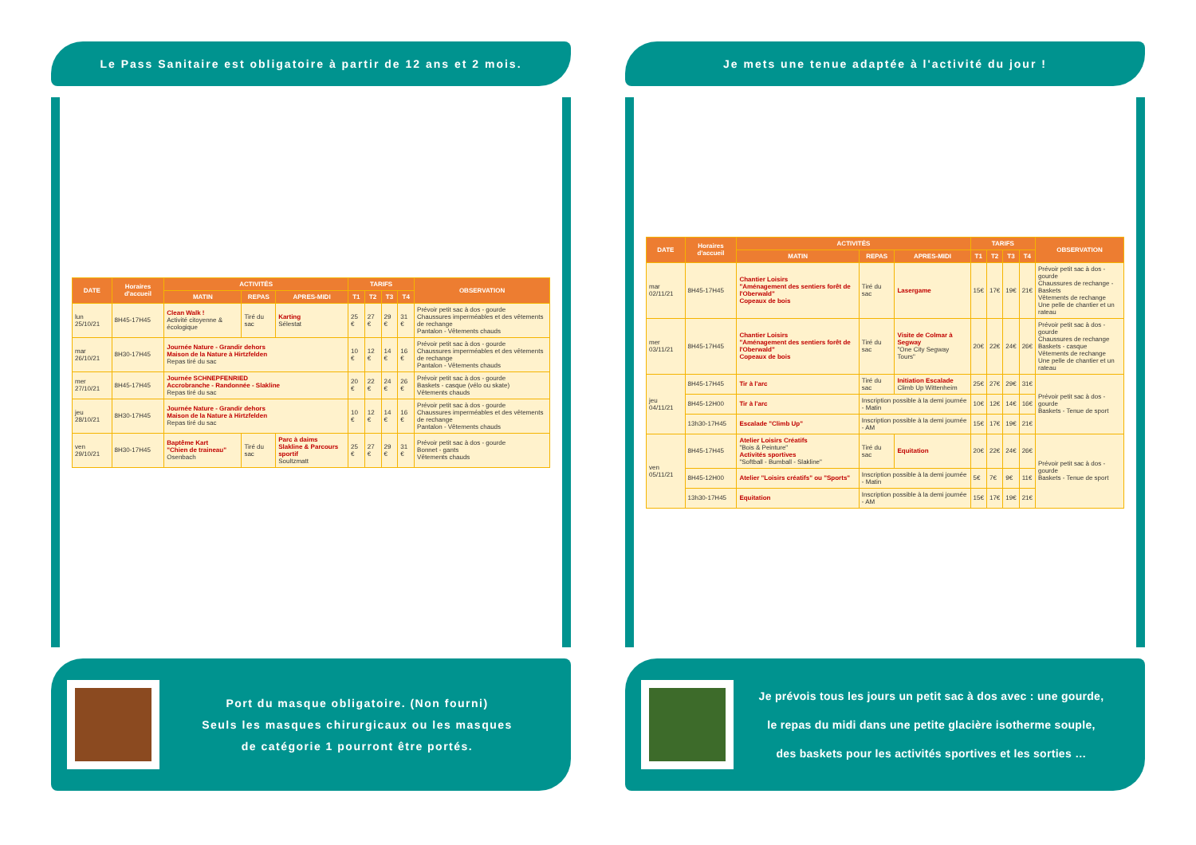Le Pass Sanitaire est obligatoire à partir de 12 ans et 2 mois.
| DATE | Horaires d'accueil | ACTIVITÉS | | | TARIFS | | | | OBSERVATION |
| --- | --- | --- | --- | --- | --- | --- | --- | --- | --- |
| | | MATIN | REPAS | APRES-MIDI | T1 | T2 | T3 | T4 | |
| lun 25/10/21 | 8H45-17H45 | Clean Walk ! Activité citoyenne & écologique | Tiré du sac | Karting Sélestat | 25 € | 27 € | 29 € | 31 € | Prévoir petit sac à dos - gourde Chaussures imperméables et des vêtements de rechange Pantalon - Vêtements chauds |
| mar 26/10/21 | 8H30-17H45 | Journée Nature - Grandir dehors Maison de la Nature à Hirtzfelden Repas tiré du sac | | | 10 € | 12 € | 14 € | 16 € | Prévoir petit sac à dos - gourde Chaussures imperméables et des vêtements de rechange Pantalon - Vêtements chauds |
| mer 27/10/21 | 8H45-17H45 | Journée SCHNEPFENRIED Accrobranche - Randonnée - Slakline Repas tiré du sac | | | 20 € | 22 € | 24 € | 26 € | Prévoir petit sac à dos - gourde Baskets - casque (vélo ou skate) Vêtements chauds |
| jeu 28/10/21 | 8H30-17H45 | Journée Nature - Grandir dehors Maison de la Nature à Hirtzfelden Repas tiré du sac | | | 10 € | 12 € | 14 € | 16 € | Prévoir petit sac à dos - gourde Chaussures imperméables et des vêtements de rechange Pantalon - Vêtements chauds |
| ven 29/10/21 | 8H30-17H45 | Baptême Kart "Chien de traineau" Osenbach | Tiré du sac | Parc à daims Slakline & Parcours sportif Soultzmatt | 25 € | 27 € | 29 € | 31 € | Prévoir petit sac à dos - gourde Bonnet - gants Vêtements chauds |
Port du masque obligatoire. (Non fourni)
Seuls les masques chirurgicaux ou les masques
de catégorie 1 pourront être portés.
Je mets une tenue adaptée à l'activité du jour !
| DATE | Horaires d'accueil | ACTIVITÉS | | | TARIFS | | | | OBSERVATION |
| --- | --- | --- | --- | --- | --- | --- | --- | --- | --- |
| | | MATIN | REPAS | APRES-MIDI | T1 | T2 | T3 | T4 | |
| mar 02/11/21 | 8H45-17H45 | Chantier Loisirs "Aménagement des sentiers forêt de l'Oberwald" Copeaux de bois | Tiré du sac | Lasergame | 15€ | 17€ | 19€ | 21€ | Prévoir petit sac à dos - gourde Chaussures de rechange - Baskets Vêtements de rechange Une pelle de chantier et un rateau |
| mer 03/11/21 | 8H45-17H45 | Chantier Loisirs "Aménagement des sentiers forêt de l'Oberwald" Copeaux de bois | Tiré du sac | Visite de Colmar à Segway "One City Segway Tours" | 20€ | 22€ | 24€ | 26€ | Prévoir petit sac à dos - gourde Chaussures de rechange Baskets - casque Vêtements de rechange Une pelle de chantier et un rateau |
| jeu 04/11/21 | 8H45-17H45 | Tir à l'arc | Tiré du sac | Initiation Escalade Climb Up Wittenheim | 25€ | 27€ | 29€ | 31€ | Prévoir petit sac à dos - gourde Baskets - Tenue de sport |
| | 8H45-12H00 | Tir à l'arc | Inscription possible à la demi journée - Matin | | 10€ | 12€ | 14€ | 16€ | |
| | 13h30-17H45 | Escalade "Climb Up" | Inscription possible à la demi journée - AM | | 15€ | 17€ | 19€ | 21€ | |
| ven 05/11/21 | 8H45-17H45 | Atelier Loisirs Créatifs "Bois & Peinture" Activités sportives "Softball - Bumball - Slakline" | Tiré du sac | Equitation | 20€ | 22€ | 24€ | 26€ | Prévoir petit sac à dos - gourde Baskets - Tenue de sport |
| | 8H45-12H00 | Atelier "Loisirs créatifs" ou "Sports" | Inscription possible à la demi journée - Matin | | 5€ | 7€ | 9€ | 11€ | |
| | 13h30-17H45 | Equitation | Inscription possible à la demi journée - AM | | 15€ | 17€ | 19€ | 21€ | |
Je prévois tous les jours un petit sac à dos avec : une gourde,
le repas du midi dans une petite glacière isotherme souple,
des baskets pour les activités sportives et les sorties …